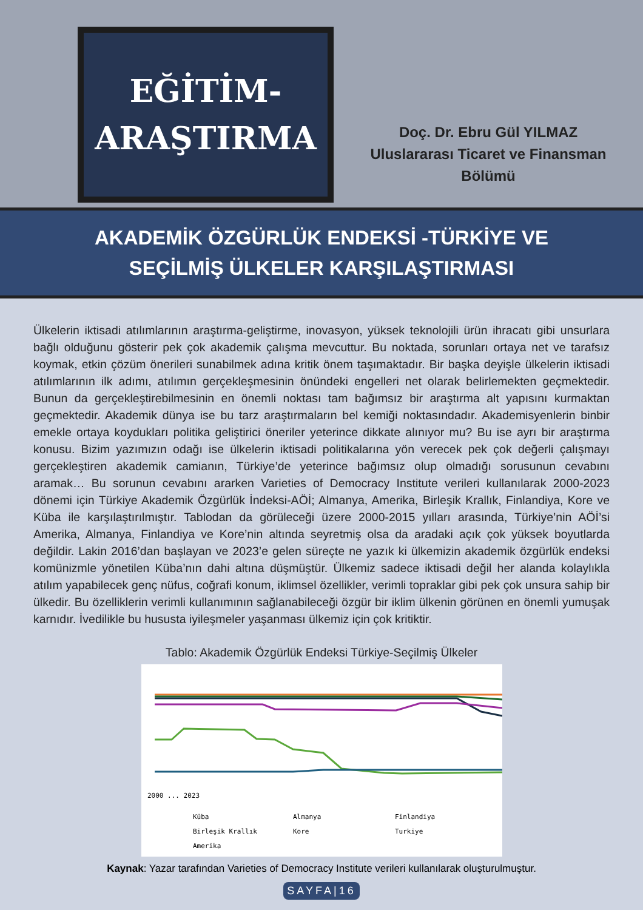EĞİTİM-
ARAŞTIRMA
Doç. Dr. Ebru Gül YILMAZ
Uluslararası Ticaret ve Finansman
Bölümü
AKADEMİK ÖZGÜRLÜK ENDEKSİ -TÜRKİYE VE
SEÇİLMİŞ ÜLKELER KARŞILAŞTIRMASI
Ülkelerin iktisadi atılımlarının araştırma-geliştirme, inovasyon, yüksek teknolojili ürün ihracatı gibi unsurlara bağlı olduğunu gösterir pek çok akademik çalışma mevcuttur. Bu noktada, sorunları ortaya net ve tarafsız koymak, etkin çözüm önerileri sunabilmek adına kritik önem taşımaktadır. Bir başka deyişle ülkelerin iktisadi atılımlarının ilk adımı, atılımın gerçekleşmesinin önündeki engelleri net olarak belirlemekten geçmektedir. Bunun da gerçekleştirebilmesinin en önemli noktası tam bağımsız bir araştırma alt yapısını kurmaktan geçmektedir. Akademik dünya ise bu tarz araştırmaların bel kemiği noktasındadır. Akademisyenlerin binbir emekle ortaya koydukları politika geliştirici öneriler yeterince dikkate alınıyor mu? Bu ise ayrı bir araştırma konusu. Bizim yazımızın odağı ise ülkelerin iktisadi politikalarına yön verecek pek çok değerli çalışmayı gerçekleştiren akademik camianın, Türkiye’de yeterince bağımsız olup olmadığı sorusunun cevabını aramak… Bu sorunun cevabını ararken Varieties of Democracy Institute verileri kullanılarak 2000-2023 dönemi için Türkiye Akademik Özgürlük İndeksi-AÖİ; Almanya, Amerika, Birleşik Krallık, Finlandiya, Kore ve Küba ile karşılaştırılmıştır. Tablodan da görüleceği üzere 2000-2015 yılları arasında, Türkiye’nin AÖİ’si Amerika, Almanya, Finlandiya ve Kore’nin altında seyretmiş olsa da aradaki açık çok yüksek boyutlarda değildir. Lakin 2016’dan başlayan ve 2023’e gelen süreçte ne yazık ki ülkemizin akademik özgürlük endeksi komünizmle yönetilen Küba’nın dahi altına düşmüştür. Ülkemiz sadece iktisadi değil her alanda kolaylıkla atılım yapabilecek genç nüfus, coğrafi konum, iklimsel özellikler, verimli topraklar gibi pek çok unsura sahip bir ülkedir. Bu özelliklerin verimli kullanımının sağlanabileceği özgür bir iklim ülkenin görünen en önemli yumuşak karnıdır. İvedilikle bu hususta iyileşmeler yaşanması ülkemiz için çok kritiktir.
Tablo: Akademik Özgürlük Endeksi Türkiye-Seçilmiş Ülkeler
2000 ... 2023
Küba
Almanya
Finlandiya
Birleşik Krallık
Kore
Turkiye
Amerika
Kaynak: Yazar tarafından Varieties of Democracy Institute verileri kullanılarak oluşturulmuştur.
SAYFA|16